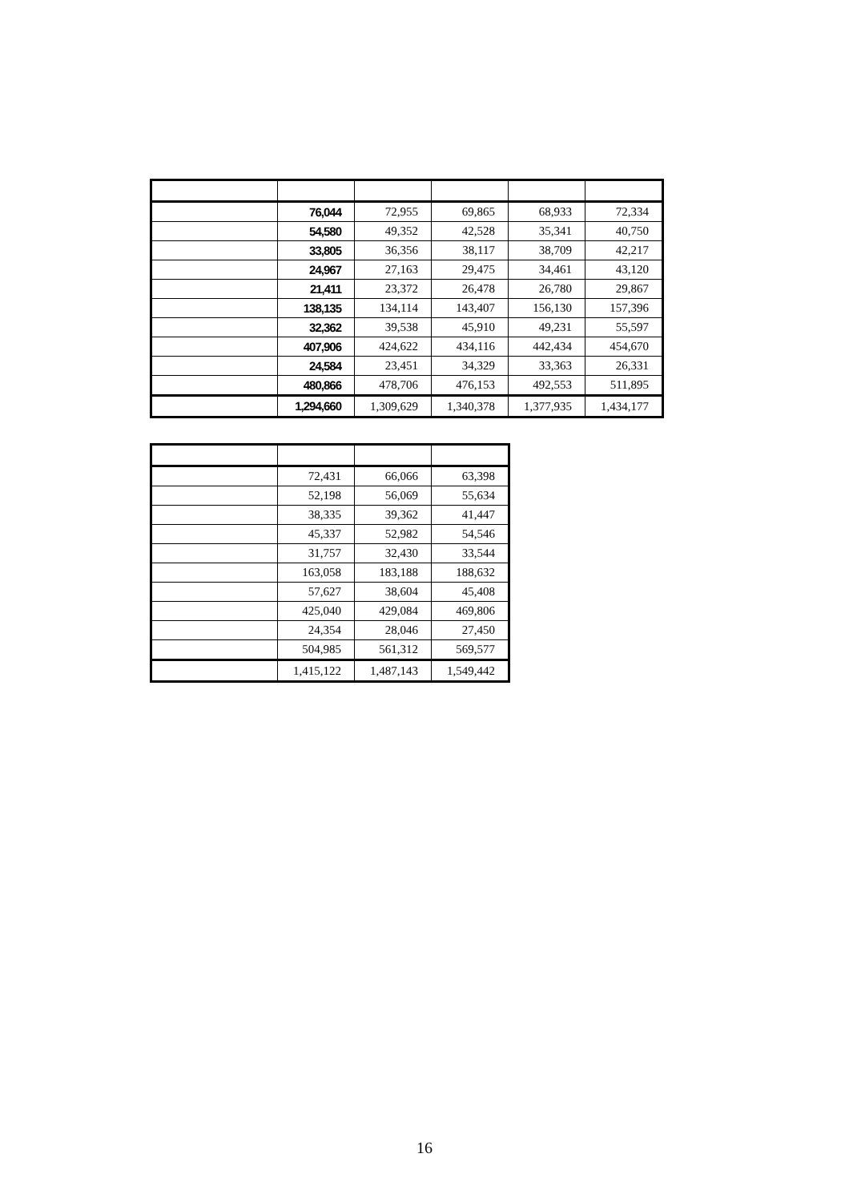| | 76,044 | 72,955 | 69,865 | 68,933 | 72,334 |
| | 54,580 | 49,352 | 42,528 | 35,341 | 40,750 |
| | 33,805 | 36,356 | 38,117 | 38,709 | 42,217 |
| | 24,967 | 27,163 | 29,475 | 34,461 | 43,120 |
| | 21,411 | 23,372 | 26,478 | 26,780 | 29,867 |
| | 138,135 | 134,114 | 143,407 | 156,130 | 157,396 |
| | 32,362 | 39,538 | 45,910 | 49,231 | 55,597 |
| | 407,906 | 424,622 | 434,116 | 442,434 | 454,670 |
| | 24,584 | 23,451 | 34,329 | 33,363 | 26,331 |
| | 480,866 | 478,706 | 476,153 | 492,553 | 511,895 |
| | 1,294,660 | 1,309,629 | 1,340,378 | 1,377,935 | 1,434,177 |
| | 72,431 | 66,066 | 63,398 |
| | 52,198 | 56,069 | 55,634 |
| | 38,335 | 39,362 | 41,447 |
| | 45,337 | 52,982 | 54,546 |
| | 31,757 | 32,430 | 33,544 |
| | 163,058 | 183,188 | 188,632 |
| | 57,627 | 38,604 | 45,408 |
| | 425,040 | 429,084 | 469,806 |
| | 24,354 | 28,046 | 27,450 |
| | 504,985 | 561,312 | 569,577 |
| | 1,415,122 | 1,487,143 | 1,549,442 |
16